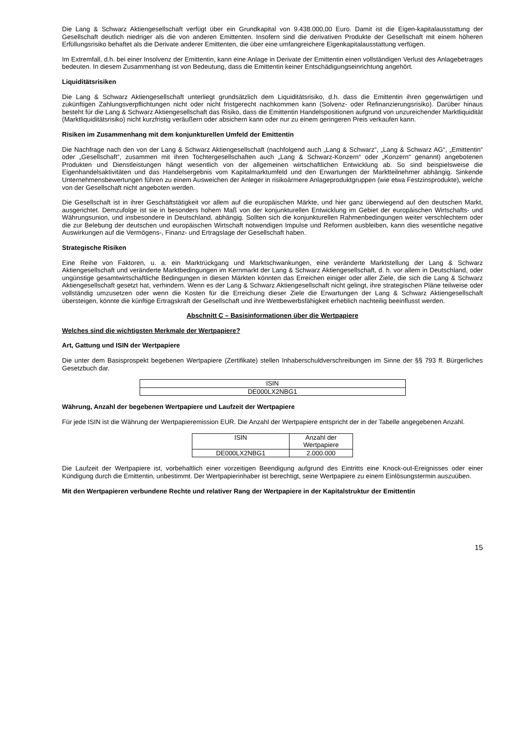Die Lang & Schwarz Aktiengesellschaft verfügt über ein Grundkapital von 9.438.000,00 Euro. Damit ist die Eigen-kapitalausstattung der Gesellschaft deutlich niedriger als die von anderen Emittenten. Insofern sind die derivativen Produkte der Gesellschaft mit einem höheren Erfüllungsrisiko behaftet als die Derivate anderer Emittenten, die über eine umfangreichere Eigenkapitalausstattung verfügen.
Im Extremfall, d.h. bei einer Insolvenz der Emittentin, kann eine Anlage in Derivate der Emittentin einen vollständigen Verlust des Anlagebetrages bedeuten. In diesem Zusammenhang ist von Bedeutung, dass die Emittentin keiner Entschädigungseinrichtung angehört.
Liquiditätsrisiken
Die Lang & Schwarz Aktiengesellschaft unterliegt grundsätzlich dem Liquiditätsrisiko, d.h. dass die Emittentin ihren gegenwärtigen und zukünftigen Zahlungsverpflichtungen nicht oder nicht fristgerecht nachkommen kann (Solvenz- oder Refinanzierungsrisiko). Darüber hinaus besteht für die Lang & Schwarz Aktiengesellschaft das Risiko, dass die Emittentin Handelspositionen aufgrund von unzureichender Marktliquidität (Marktliquiditätsrisiko) nicht kurzfristig veräußern oder absichern kann oder nur zu einem geringeren Preis verkaufen kann.
Risiken im Zusammenhang mit dem konjunkturellen Umfeld der Emittentin
Die Nachfrage nach den von der Lang & Schwarz Aktiengesellschaft (nachfolgend auch „Lang & Schwarz“, „Lang & Schwarz AG“, „Emittentin“ oder „Gesellschaft“, zusammen mit ihren Tochtergesellschaften auch „Lang & Schwarz-Konzern“ oder „Konzern“ genannt) angebotenen Produkten und Dienstleistungen hängt wesentlich von der allgemeinen wirtschaftlichen Entwicklung ab. So sind beispielsweise die Eigenhandelsaktivitäten und das Handelsergebnis vom Kapitalmarktumfeld und den Erwartungen der Marktteilnehmer abhängig. Sinkende Unternehmensbewertungen führen zu einem Ausweichen der Anleger in risikoärmere Anlageproduktgruppen (wie etwa Festzinsprodukte), welche von der Gesellschaft nicht angeboten werden.
Die Gesellschaft ist in ihrer Geschäftstätigkeit vor allem auf die europäischen Märkte, und hier ganz überwiegend auf den deutschen Markt, ausgerichtet. Demzufolge ist sie in besonders hohem Maß von der konjunkturellen Entwicklung im Gebiet der europäischen Wirtschafts- und Währungsunion, und insbesondere in Deutschland, abhängig. Sollten sich die konjunkturellen Rahmenbedingungen weiter verschlechtern oder die zur Belebung der deutschen und europäischen Wirtschaft notwendigen Impulse und Reformen ausbleiben, kann dies wesentliche negative Auswirkungen auf die Vermögens-, Finanz- und Ertragslage der Gesellschaft haben.
Strategische Risiken
Eine Reihe von Faktoren, u. a. ein Marktrückgang und Marktschwankungen, eine veränderte Marktstellung der Lang & Schwarz Aktiengesellschaft und veränderte Marktbedingungen im Kernmarkt der Lang & Schwarz Aktiengesellschaft, d. h. vor allem in Deutschland, oder ungünstige gesamtwirtschaftliche Bedingungen in diesen Märkten könnten das Erreichen einiger oder aller Ziele, die sich die Lang & Schwarz Aktiengesellschaft gesetzt hat, verhindern. Wenn es der Lang & Schwarz Aktiengesellschaft nicht gelingt, ihre strategischen Pläne teilweise oder vollständig umzusetzen oder wenn die Kosten für die Erreichung dieser Ziele die Erwartungen der Lang & Schwarz Aktiengesellschaft übersteigen, könnte die künftige Ertragskraft der Gesellschaft und ihre Wettbewerbsfähigkeit erheblich nachteilig beeinflusst werden.
Abschnitt C – Basisinformationen über die Wertpapiere
Welches sind die wichtigsten Merkmale der Wertpapiere?
Art, Gattung und ISIN der Wertpapiere
Die unter dem Basisprospekt begebenen Wertpapiere (Zertifikate) stellen Inhaberschuldverschreibungen im Sinne der §§ 793 ff. Bürgerliches Gesetzbuch dar.
| ISIN |
| DE000LX2NBG1 |
Währung, Anzahl der begebenen Wertpapiere und Laufzeit der Wertpapiere
Für jede ISIN ist die Währung der Wertpapieremission EUR. Die Anzahl der Wertpapiere entspricht der in der Tabelle angegebenen Anzahl.
| ISIN | Anzahl der Wertpapiere |
| DE000LX2NBG1 | 2.000.000 |
Die Laufzeit der Wertpapiere ist, vorbehaltlich einer vorzeitigen Beendigung aufgrund des Eintritts eine Knock-out-Ereignisses oder einer Kündigung durch die Emittentin, unbestimmt. Der Wertpapierinhaber ist berechtigt, seine Wertpapiere zu einem Einlösungstermin auszuüben.
Mit den Wertpapieren verbundene Rechte und relativer Rang der Wertpapiere in der Kapitalstruktur der Emittentin
15